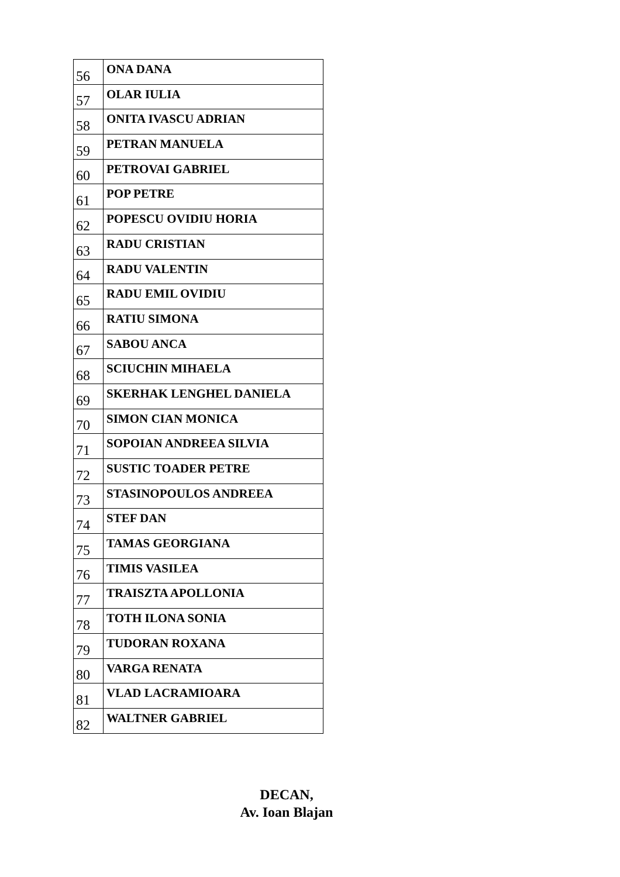| 56 | ONA DANA |
| 57 | OLAR IULIA |
| 58 | ONITA IVASCU ADRIAN |
| 59 | PETRAN MANUELA |
| 60 | PETROVAI GABRIEL |
| 61 | POP PETRE |
| 62 | POPESCU OVIDIU HORIA |
| 63 | RADU CRISTIAN |
| 64 | RADU VALENTIN |
| 65 | RADU EMIL OVIDIU |
| 66 | RATIU SIMONA |
| 67 | SABOU ANCA |
| 68 | SCIUCHIN MIHAELA |
| 69 | SKERHAK LENGHEL DANIELA |
| 70 | SIMON CIAN MONICA |
| 71 | SOPOIAN ANDREEA SILVIA |
| 72 | SUSTIC TOADER PETRE |
| 73 | STASINOPOULOS ANDREEA |
| 74 | STEF DAN |
| 75 | TAMAS GEORGIANA |
| 76 | TIMIS VASILEA |
| 77 | TRAISZTA APOLLONIA |
| 78 | TOTH ILONA SONIA |
| 79 | TUDORAN ROXANA |
| 80 | VARGA RENATA |
| 81 | VLAD LACRAMIOARA |
| 82 | WALTNER GABRIEL |
DECAN,
Av. Ioan Blajan